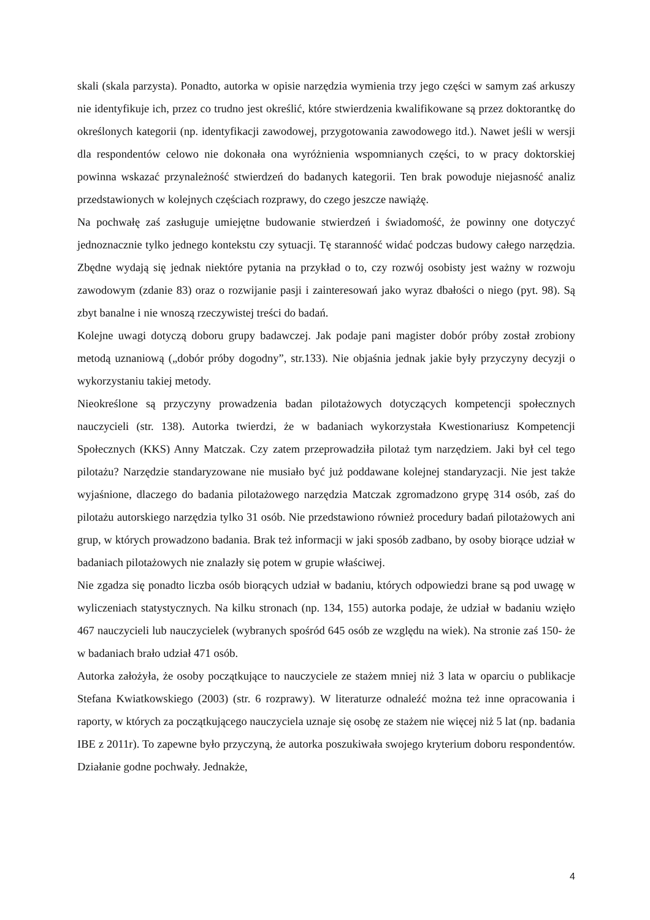skali (skala parzysta). Ponadto, autorka w opisie narzędzia wymienia trzy jego części w samym zaś arkuszy nie identyfikuje ich, przez co trudno jest określić, które stwierdzenia kwalifikowane są przez doktorantkę do określonych kategorii (np. identyfikacji zawodowej, przygotowania zawodowego itd.). Nawet jeśli w wersji dla respondentów celowo nie dokonała ona wyróżnienia wspomnianych części, to w pracy doktorskiej powinna wskazać przynależność stwierdzeń do badanych kategorii. Ten brak powoduje niejasność analiz przedstawionych w kolejnych częściach rozprawy, do czego jeszcze nawiążę.
Na pochwałę zaś zasługuje umiejętne budowanie stwierdzeń i świadomość, że powinny one dotyczyć jednoznacznie tylko jednego kontekstu czy sytuacji. Tę staranność widać podczas budowy całego narzędzia. Zbędne wydają się jednak niektóre pytania na przykład o to, czy rozwój osobisty jest ważny w rozwoju zawodowym (zdanie 83) oraz o rozwijanie pasji i zainteresowań jako wyraz dbałości o niego (pyt. 98). Są zbyt banalne i nie wnoszą rzeczywistej treści do badań.
Kolejne uwagi dotyczą doboru grupy badawczej. Jak podaje pani magister dobór próby został zrobiony metodą uznaniową („dobór próby dogodny”, str.133). Nie objaśnia jednak jakie były przyczyny decyzji o wykorzystaniu takiej metody.
Nieokreślone są przyczyny prowadzenia badan pilotażowych dotyczących kompetencji społecznych nauczycieli (str. 138). Autorka twierdzi, że w badaniach wykorzystała Kwestionariusz Kompetencji Społecznych (KKS) Anny Matczak. Czy zatem przeprowadziła pilotaż tym narzędziem. Jaki był cel tego pilotażu? Narzędzie standaryzowane nie musiało być już poddawane kolejnej standaryzacji. Nie jest także wyjaśnione, dlaczego do badania pilotażowego narzędzia Matczak zgromadzono grypę 314 osób, zaś do pilotażu autorskiego narzędzia tylko 31 osób. Nie przedstawiono również procedury badań pilotażowych ani grup, w których prowadzono badania. Brak też informacji w jaki sposób zadbano, by osoby biorące udział w badaniach pilotażowych nie znalazły się potem w grupie właściwej.
Nie zgadza się ponadto liczba osób biorących udział w badaniu, których odpowiedzi brane są pod uwagę w wyliczeniach statystycznych. Na kilku stronach (np. 134, 155) autorka podaje, że udział w badaniu wzięło 467 nauczycieli lub nauczycielek (wybranych spośród 645 osób ze względu na wiek). Na stronie zaś 150- że w badaniach brało udział 471 osób.
Autorka założyła, że osoby początkujące to nauczyciele ze stażem mniej niż 3 lata w oparciu o publikacje Stefana Kwiatkowskiego (2003) (str. 6 rozprawy). W literaturze odnaleźć można też inne opracowania i raporty, w których za początkującego nauczyciela uznaje się osobę ze stażem nie więcej niż 5 lat (np. badania IBE z 2011r). To zapewne było przyczyną, że autorka poszukiwała swojego kryterium doboru respondentów. Działanie godne pochwały. Jednakże,
4